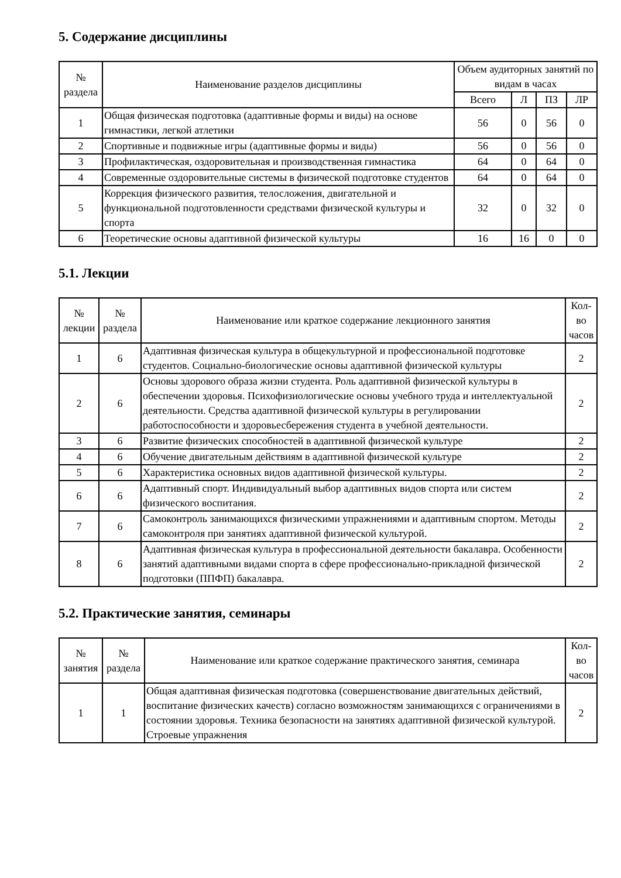5. Содержание дисциплины
| № раздела | Наименование разделов дисциплины | Объем аудиторных занятий по видам в часах | | | |
| --- | --- | --- | --- | --- | --- |
| | | Всего | Л | ПЗ | ЛР |
| 1 | Общая физическая подготовка (адаптивные формы и виды) на основе гимнастики, легкой атлетики | 56 | 0 | 56 | 0 |
| 2 | Спортивные и подвижные игры (адаптивные формы и виды) | 56 | 0 | 56 | 0 |
| 3 | Профилактическая, оздоровительная и производственная гимнастика | 64 | 0 | 64 | 0 |
| 4 | Современные оздоровительные системы в физической подготовке студентов | 64 | 0 | 64 | 0 |
| 5 | Коррекция физического развития, телосложения, двигательной и функциональной подготовленности средствами физической культуры и спорта | 32 | 0 | 32 | 0 |
| 6 | Теоретические основы адаптивной физической культуры | 16 | 16 | 0 | 0 |
5.1. Лекции
| № лекции | № раздела | Наименование или краткое содержание лекционного занятия | Кол-во часов |
| --- | --- | --- | --- |
| 1 | 6 | Адаптивная физическая культура в общекультурной и профессиональной подготовке студентов. Социально-биологические основы адаптивной физической культуры | 2 |
| 2 | 6 | Основы здорового образа жизни студента. Роль адаптивной физической культуры в обеспечении здоровья. Психофизиологические основы учебного труда и интеллектуальной деятельности. Средства адаптивной физической культуры в регулировании работоспособности и здоровьесбережения студента в учебной деятельности. | 2 |
| 3 | 6 | Развитие физических способностей в адаптивной физической культуре | 2 |
| 4 | 6 | Обучение двигательным действиям в адаптивной физической культуре | 2 |
| 5 | 6 | Характеристика основных видов адаптивной физической культуры. | 2 |
| 6 | 6 | Адаптивный спорт. Индивидуальный выбор адаптивных видов спорта или систем физического воспитания. | 2 |
| 7 | 6 | Самоконтроль занимающихся физическими упражнениями и адаптивным спортом. Методы самоконтроля при занятиях адаптивной физической культурой. | 2 |
| 8 | 6 | Адаптивная физическая культура в профессиональной деятельности бакалавра. Особенности занятий адаптивными видами спорта в сфере профессионально-прикладной физической подготовки (ППФП) бакалавра. | 2 |
5.2. Практические занятия, семинары
| № занятия | № раздела | Наименование или краткое содержание практического занятия, семинара | Кол-во часов |
| --- | --- | --- | --- |
| 1 | 1 | Общая адаптивная физическая подготовка (совершенствование двигательных действий, воспитание физических качеств) согласно возможностям занимающихся с ограничениями в состоянии здоровья. Техника безопасности на занятиях адаптивной физической культурой. Строевые упражнения | 2 |